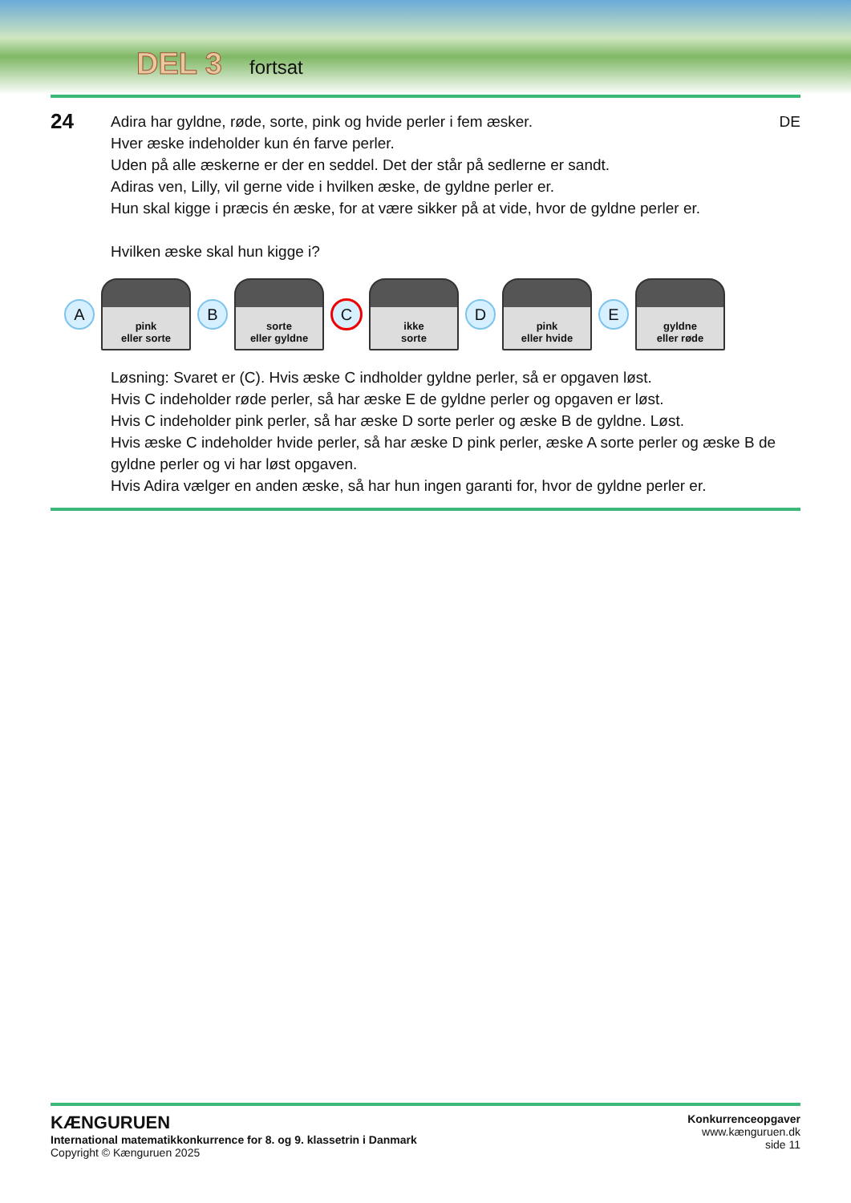DEL 3 fortsat
24
Adira har gyldne, røde, sorte, pink og hvide perler i fem æsker.
Hver æske indeholder kun én farve perler.
Uden på alle æskerne er der en seddel. Det der står på sedlerne er sandt.
Adiras ven, Lilly, vil gerne vide i hvilken æske, de gyldne perler er.
Hun skal kigge i præcis én æske, for at være sikker på at vide, hvor de gyldne perler er.
Hvilken æske skal hun kigge i?
DE
A
pink
eller sorte
B
sorte
eller gyldne
C
ikke
sorte
D
pink
eller hvide
E
gyldne
eller røde
Løsning: Svaret er (C). Hvis æske C indholder gyldne perler, så er opgaven løst.
Hvis C indeholder røde perler, så har æske E de gyldne perler og opgaven er løst.
Hvis C indeholder pink perler, så har æske D sorte perler og æske B de gyldne. Løst.
Hvis æske C indeholder hvide perler, så har æske D pink perler, æske A sorte perler og æske B de gyldne perler og vi har løst opgaven.
Hvis Adira vælger en anden æske, så har hun ingen garanti for, hvor de gyldne perler er.
Konkurrenceopgaver
www.kænguruen.dk
side 11
KÆNGURUEN
International matematikkonkurrence for 8. og 9. klassetrin i Danmark
Copyright © Kænguruen 2025